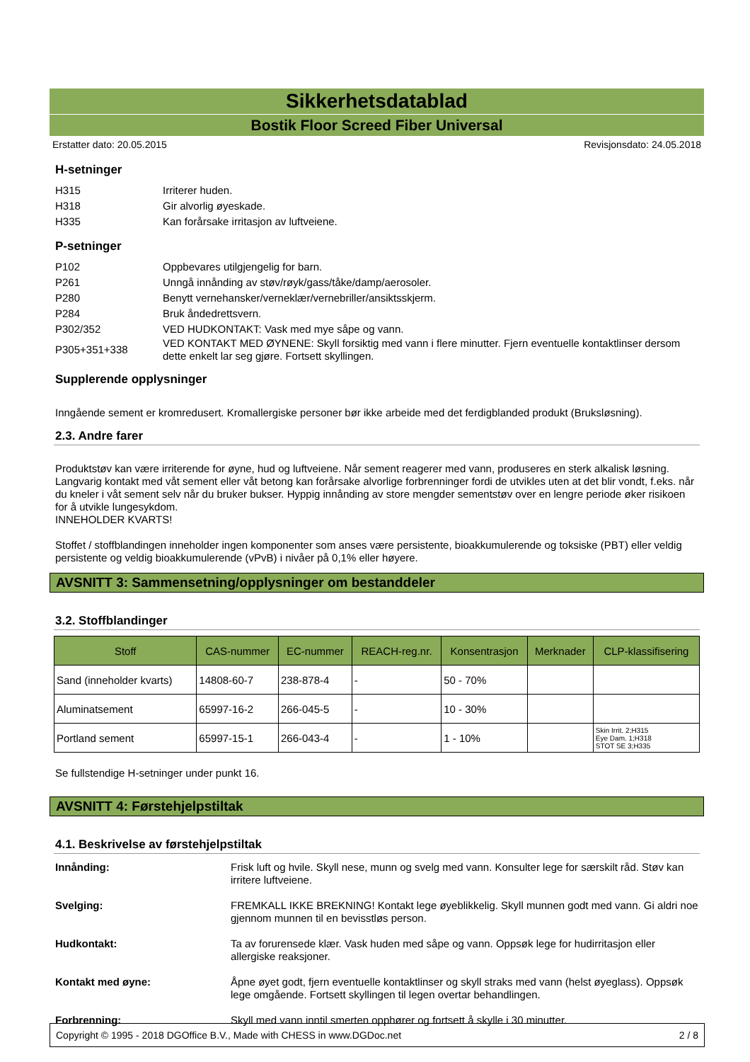Sikkerhetsdatablad
Bostik Floor Screed Fiber Universal
Erstatter dato: 20.05.2015 Revisjonsdato: 24.05.2018
H-setninger
H315 Irriterer huden.
H318 Gir alvorlig øyeskade.
H335 Kan forårsake irritasjon av luftveiene.
P-setninger
P102 Oppbevares utilgjengelig for barn.
P261 Unngå innånding av støv/røyk/gass/tåke/damp/aerosoler.
P280 Benytt vernehansker/verneklær/vernebriller/ansiktsskjerm.
P284 Bruk åndedrettsvern.
P302/352 VED HUDKONTAKT: Vask med mye såpe og vann.
P305+351+338
VED KONTAKT MED ØYNENE: Skyll forsiktig med vann i flere minutter. Fjern eventuelle kontaktlinser dersom dette enkelt lar seg gjøre. Fortsett skyllingen.
Supplerende opplysninger
Inngående sement er kromredusert. Kromallergiske personer bør ikke arbeide med det ferdigblanded produkt (Bruksløsning).
2.3. Andre farer
Produktstøv kan være irriterende for øyne, hud og luftveiene. Når sement reagerer med vann, produseres en sterk alkalisk løsning. Langvarig kontakt med våt sement eller våt betong kan forårsake alvorlige forbrenninger fordi de utvikles uten at det blir vondt, f.eks. når du kneler i våt sement selv når du bruker bukser. Hyppig innånding av store mengder sementstøv over en lengre periode øker risikoen for å utvikle lungesykdom.
INNEHOLDER KVARTS!
Stoffet / stoffblandingen inneholder ingen komponenter som anses være persistente, bioakkumulerende og toksiske (PBT) eller veldig persistente og veldig bioakkumulerende (vPvB) i nivåer på 0,1% eller høyere.
AVSNITT 3: Sammensetning/opplysninger om bestanddeler
3.2. Stoffblandinger
| Stoff | CAS-nummer | EC-nummer | REACH-reg.nr. | Konsentrasjon | Merknader | CLP-klassifisering |
| --- | --- | --- | --- | --- | --- | --- |
| Sand (inneholder kvarts) | 14808-60-7 | 238-878-4 | - | 50 - 70% | | |
| Aluminatsement | 65997-16-2 | 266-045-5 | - | 10 - 30% | | |
| Portland sement | 65997-15-1 | 266-043-4 | - | 1 - 10% | | Skin Irrit. 2;H315 Eye Dam. 1;H318 STOT SE 3;H335 |
Se fullstendige H-setninger under punkt 16.
AVSNITT 4: Førstehjelpstiltak
4.1. Beskrivelse av førstehjelpstiltak
Innånding: Frisk luft og hvile. Skyll nese, munn og svelg med vann. Konsulter lege for særskilt råd. Støv kan irritere luftveiene.
Svelging: FREMKALL IKKE BREKNING! Kontakt lege øyeblikkelig. Skyll munnen godt med vann. Gi aldri noe gjennom munnen til en bevisstløs person.
Hudkontakt: Ta av forurensede klær. Vask huden med såpe og vann. Oppsøk lege for hudirritasjon eller allergiske reaksjoner.
Kontakt med øyne: Åpne øyet godt, fjern eventuelle kontaktlinser og skyll straks med vann (helst øyeglass). Oppsøk lege omgående. Fortsett skyllingen til legen overtar behandlingen.
Forbrenning: Skyll med vann inntil smerten opphører og fortsett å skylle i 30 minutter.
Copyright © 1995 - 2018 DGOffice B.V., Made with CHESS in www.DGDoc.net 2 / 8